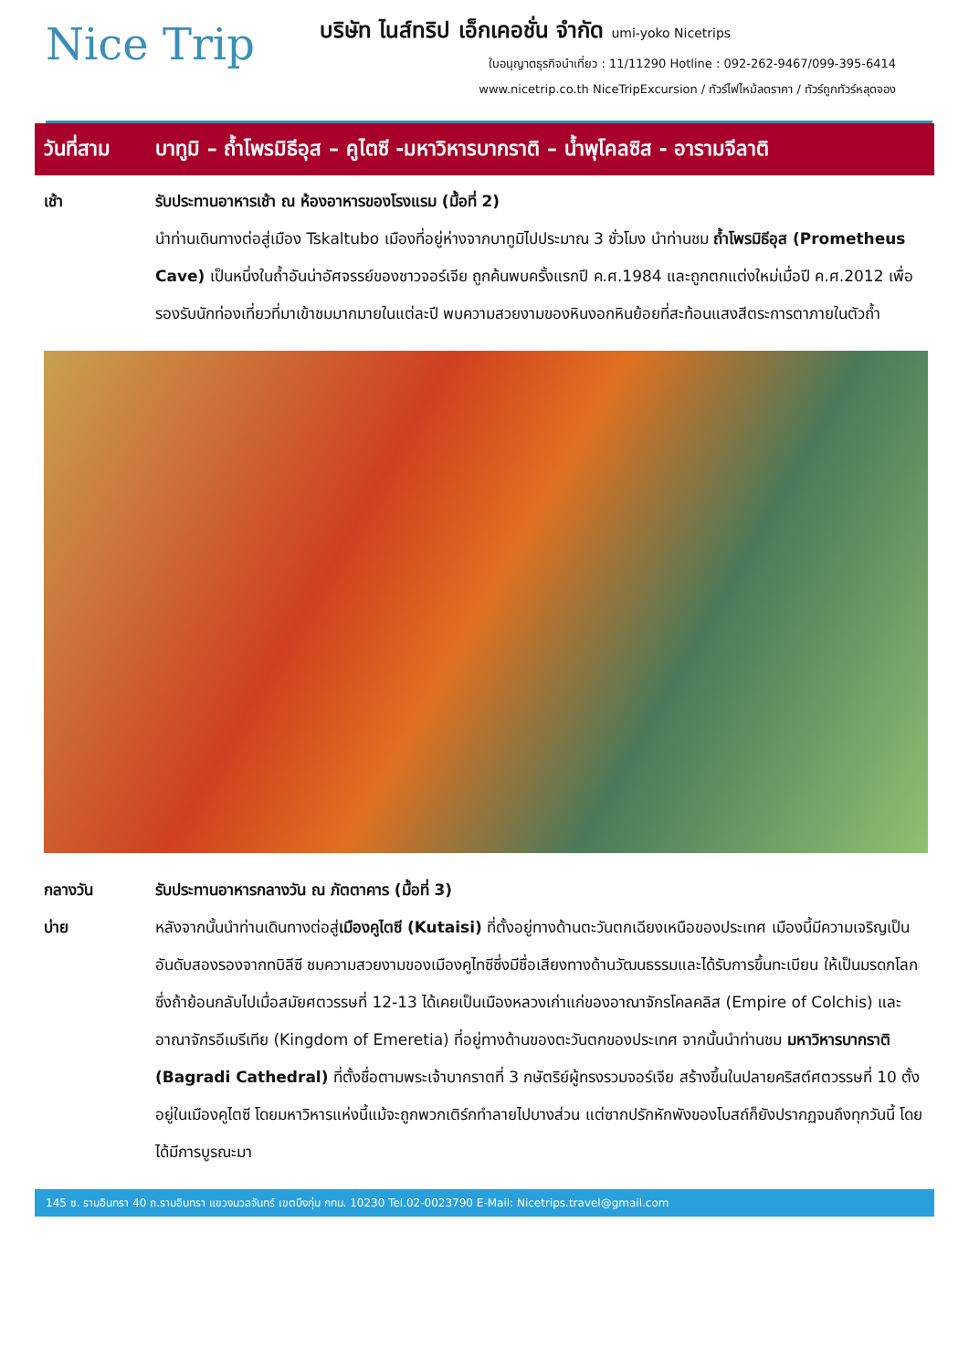Nice Trip
บริษัท ไนส์ทริป เอ็กเคอชั่น จำกัด umi-yoko Nicetrips
ใบอนุญาตธุรกิจนำเที่ยว : 11/11290 Hotline : 092-262-9467/099-395-6414
www.nicetrip.co.th NiceTripExcursion / ทัวร์ไฟไหม้ลดราคา / ทัวร์ถูกทัวร์หลุดจอง
วันที่สาม บาทูมิ – ถ้ำโพรมิธีอุส – คูไตซี -มหาวิหารบากราติ – น้ำพุโคลซิส - อารามจีลาติ
เช้า รับประทานอาหารเช้า ณ ห้องอาหารของโรงแรม (มื้อที่ 2)
นำท่านเดินทางต่อสู่เมือง Tskaltubo เมืองที่อยู่ห่างจากบาทูมิไปประมาณ 3 ชั่วโมง นำท่านชม ถ้ำโพรมิธีอุส (Prometheus Cave) เป็นหนึ่งในถ้ำอันน่าอัศจรรย์ของชาวจอร์เจีย ถูกค้นพบครั้งแรกปี ค.ศ.1984 และถูกตกแต่งใหม่เมื่อปี ค.ศ.2012 เพื่อรองรับนักท่องเที่ยวที่มาเข้าชมมากมายในแต่ละปี พบความสวยงามของหินงอกหินย้อยที่สะท้อนแสงสีตระการตาภายในตัวถ้ำ
กลางวัน รับประทานอาหารกลางวัน ณ ภัตตาคาร (มื้อที่ 3)
บ่าย หลังจากนั้นนำท่านเดินทางต่อสู่เมืองคูไตซี (Kutaisi) ที่ตั้งอยู่ทางด้านตะวันตกเฉียงเหนือของประเทศ เมืองนี้มีความเจริญเป็นอันดับสองรองจากทบิลีซี ชมความสวยงามของเมืองคูไทซีซึ่งมีชื่อเสียงทางด้านวัฒนธรรมและได้รับการขึ้นทะเบียน ให้เป็นมรดกโลก ซึ่งถ้าย้อนกลับไปเมื่อสมัยศตวรรษที่ 12-13 ได้เคยเป็นเมืองหลวงเก่าแก่ของอาณาจักรโคลคลิส (Empire of Colchis) และอาณาจักรอีเมรีเทีย (Kingdom of Emeretia) ที่อยู่ทางด้านของตะวันตกของประเทศ จากนั้นนำท่านชม มหาวิหารบากราติ (Bagradi Cathedral) ที่ตั้งชื่อตามพระเจ้าบากราตที่ 3 กษัตริย์ผู้ทรงรวมจอร์เจีย สร้างขึ้นในปลายคริสต์ศตวรรษที่ 10 ตั้งอยู่ในเมืองคูไตซี โดยมหาวิหารแห่งนี้แม้จะถูกพวกเติร์กทำลายไปบางส่วน แต่ซากปรักหักพังของโบสถ์ก็ยังปรากฏจนถึงทุกวันนี้ โดยได้มีการบูรณะมา
145 ซ. รามอินทรา 40 ถ.รามอินทรา แขวงนวลจันทร์ เขตบึงกุ่ม กทม. 10230 Tel.02-0023790 E-Mail: Nicetrips.travel@gmail.com